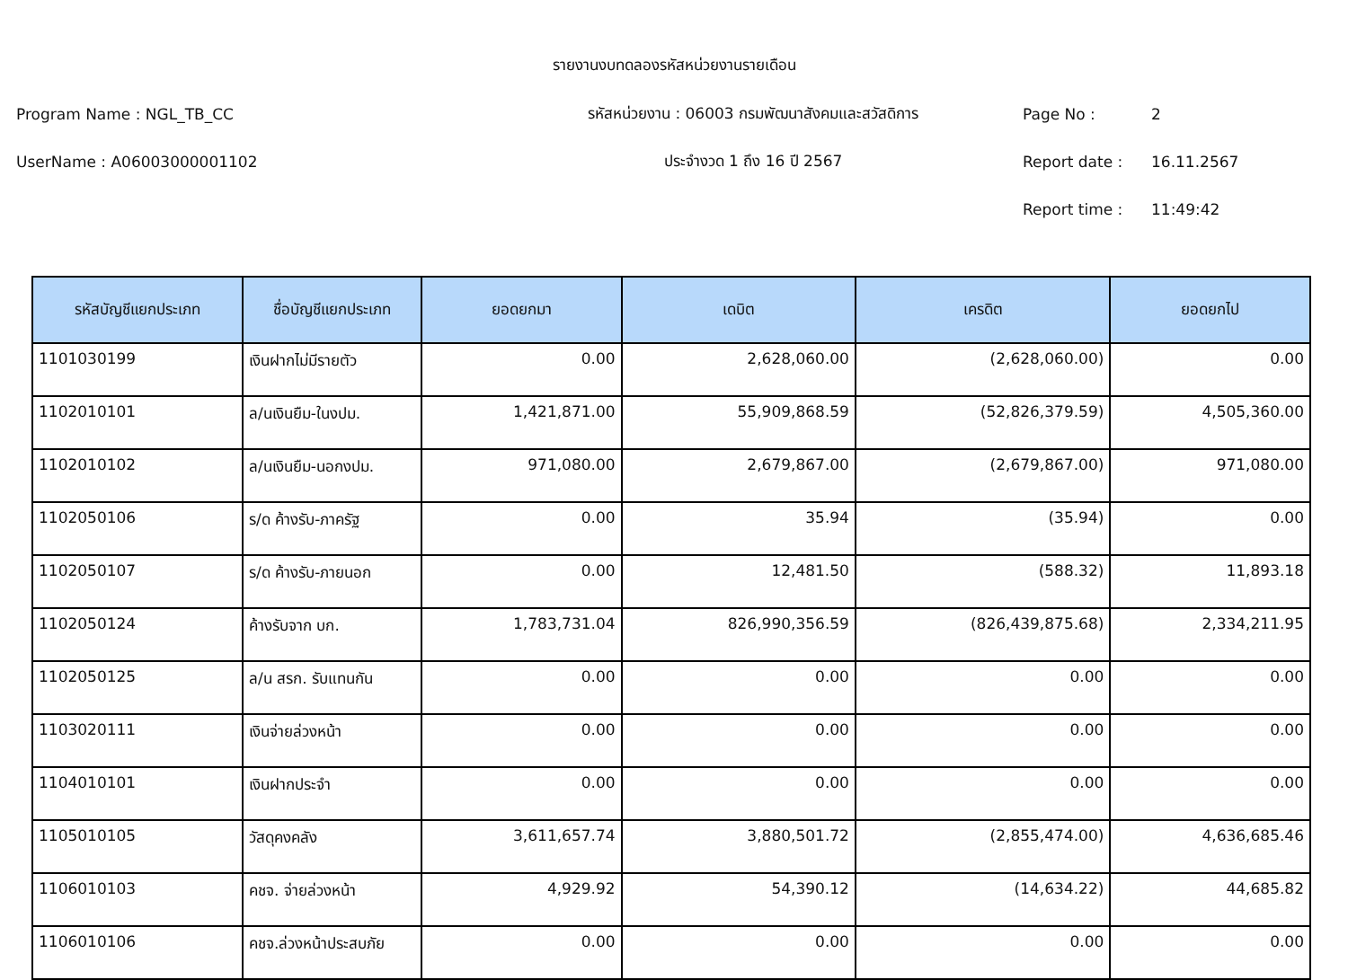รายงานงบทดลองรหัสหน่วยงานรายเดือน
Program Name : NGL_TB_CC รหัสหน่วยงาน : 06003 กรมพัฒนาสังคมและสวัสดิการ Page No : 2
UserName : A06003000001102 ประจำงวด 1 ถึง 16 ปี 2567 Report date : 16.11.2567
Report time : 11:49:42
| รหัสบัญชีแยกประเภท | ชื่อบัญชีแยกประเภท | ยอดยกมา | เดบิต | เครดิต | ยอดยกไป |
| --- | --- | --- | --- | --- | --- |
| 1101030199 | เงินฝากไม่มีรายตัว | 0.00 | 2,628,060.00 | (2,628,060.00) | 0.00 |
| 1102010101 | ล/นเงินยืม-ในงปม. | 1,421,871.00 | 55,909,868.59 | (52,826,379.59) | 4,505,360.00 |
| 1102010102 | ล/นเงินยืม-นอกงปม. | 971,080.00 | 2,679,867.00 | (2,679,867.00) | 971,080.00 |
| 1102050106 | ร/ด ค้างรับ-ภาครัฐ | 0.00 | 35.94 | (35.94) | 0.00 |
| 1102050107 | ร/ด ค้างรับ-ภายนอก | 0.00 | 12,481.50 | (588.32) | 11,893.18 |
| 1102050124 | ค้างรับจาก บก. | 1,783,731.04 | 826,990,356.59 | (826,439,875.68) | 2,334,211.95 |
| 1102050125 | ล/น สรก. รับแทนกัน | 0.00 | 0.00 | 0.00 | 0.00 |
| 1103020111 | เงินจ่ายล่วงหน้า | 0.00 | 0.00 | 0.00 | 0.00 |
| 1104010101 | เงินฝากประจำ | 0.00 | 0.00 | 0.00 | 0.00 |
| 1105010105 | วัสดุคงคลัง | 3,611,657.74 | 3,880,501.72 | (2,855,474.00) | 4,636,685.46 |
| 1106010103 | คชจ. จ่ายล่วงหน้า | 4,929.92 | 54,390.12 | (14,634.22) | 44,685.82 |
| 1106010106 | คชจ.ล่วงหน้าประสบภัย | 0.00 | 0.00 | 0.00 | 0.00 |